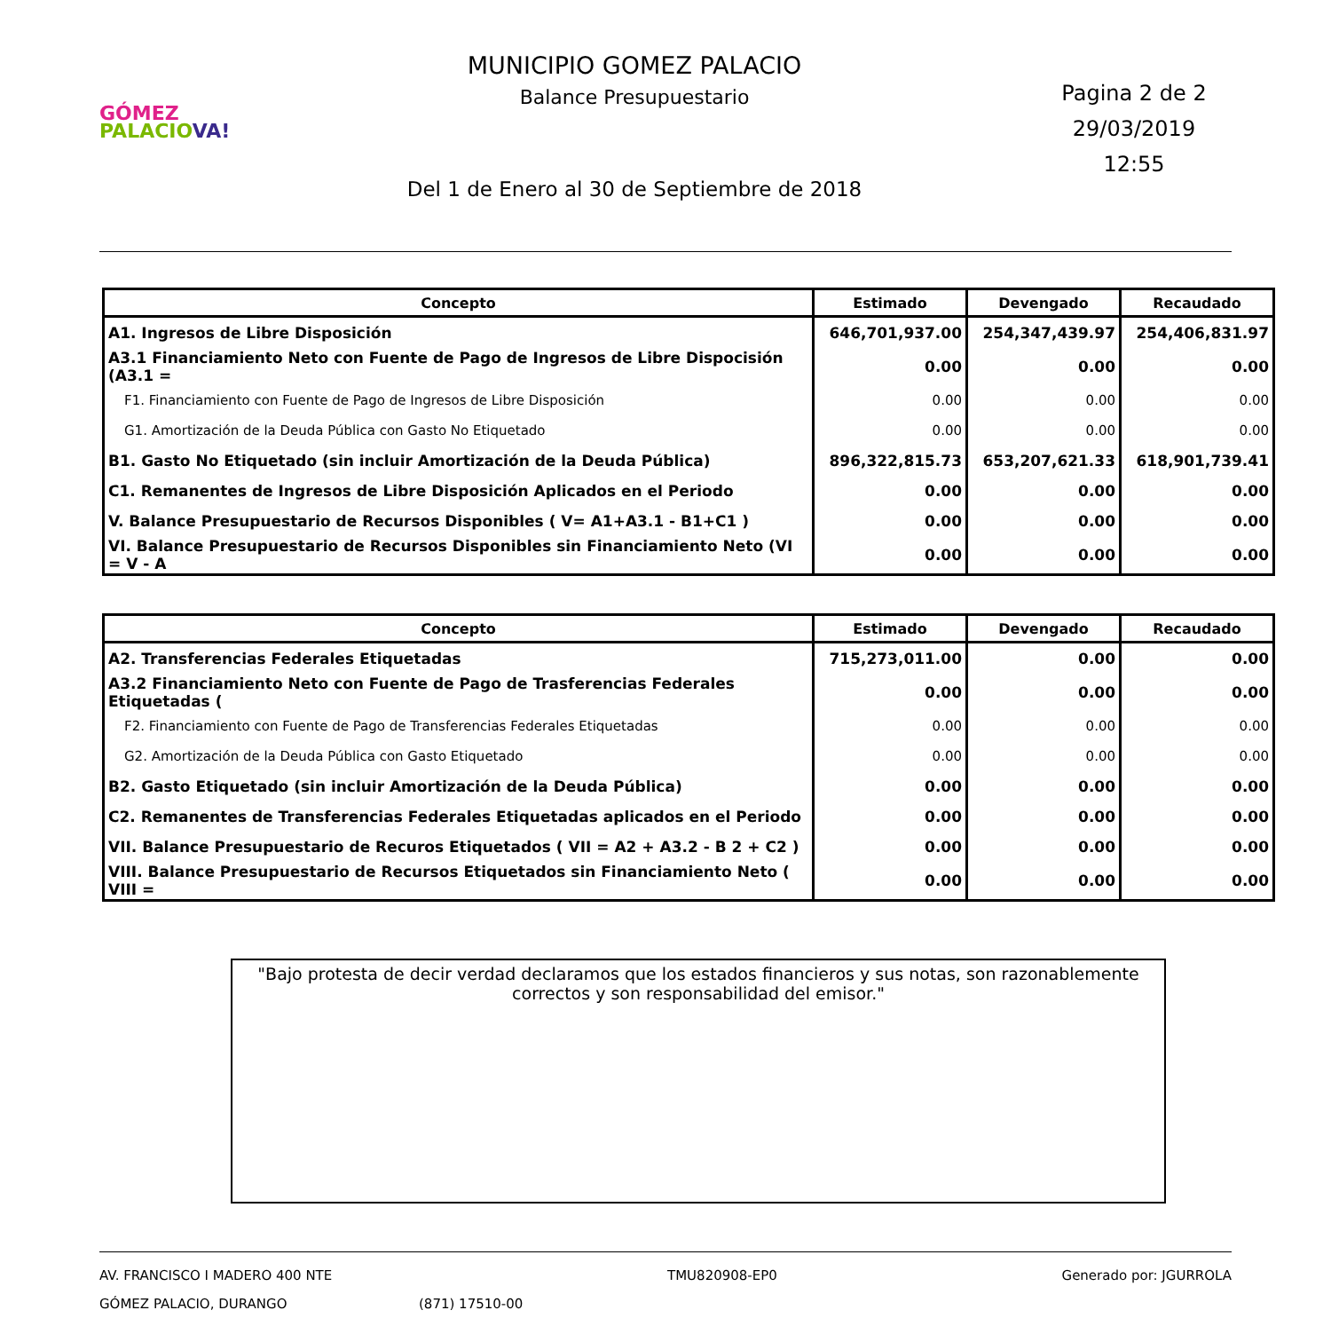GÓMEZ
PALACIO VA!
MUNICIPIO GOMEZ PALACIO
Balance Presupuestario
Del 1 de Enero al 30 de Septiembre de 2018
Pagina 2 de 2
29/03/2019
12:55
| Concepto | Estimado | Devengado | Recaudado |
| --- | --- | --- | --- |
| A1. Ingresos de Libre Disposición | 646,701,937.00 | 254,347,439.97 | 254,406,831.97 |
| A3.1 Financiamiento Neto con Fuente de Pago de Ingresos de Libre Dispocisión (A3.1 = | 0.00 | 0.00 | 0.00 |
| F1. Financiamiento con Fuente de Pago de Ingresos de Libre Disposición | 0.00 | 0.00 | 0.00 |
| G1. Amortización de la Deuda Pública con Gasto No Etiquetado | 0.00 | 0.00 | 0.00 |
| B1. Gasto No Etiquetado (sin incluir Amortización de la Deuda Pública) | 896,322,815.73 | 653,207,621.33 | 618,901,739.41 |
| C1. Remanentes de Ingresos de Libre Disposición Aplicados en el Periodo | 0.00 | 0.00 | 0.00 |
| V. Balance Presupuestario de Recursos Disponibles ( V= A1+A3.1 - B1+C1 ) | 0.00 | 0.00 | 0.00 |
| VI. Balance Presupuestario de Recursos Disponibles sin Financiamiento Neto (VI = V - A | 0.00 | 0.00 | 0.00 |
| Concepto | Estimado | Devengado | Recaudado |
| --- | --- | --- | --- |
| A2. Transferencias Federales Etiquetadas | 715,273,011.00 | 0.00 | 0.00 |
| A3.2 Financiamiento Neto con Fuente de Pago de Trasferencias Federales Etiquetadas ( | 0.00 | 0.00 | 0.00 |
| F2. Financiamiento con Fuente de Pago de Transferencias Federales Etiquetadas | 0.00 | 0.00 | 0.00 |
| G2. Amortización de la Deuda Pública con Gasto Etiquetado | 0.00 | 0.00 | 0.00 |
| B2. Gasto Etiquetado (sin incluir Amortización de la Deuda Pública) | 0.00 | 0.00 | 0.00 |
| C2. Remanentes de Transferencias Federales Etiquetadas aplicados en el Periodo | 0.00 | 0.00 | 0.00 |
| VII. Balance Presupuestario de Recuros Etiquetados ( VII = A2 + A3.2 - B 2 + C2 ) | 0.00 | 0.00 | 0.00 |
| VIII. Balance Presupuestario de Recursos Etiquetados sin Financiamiento Neto ( VIII = | 0.00 | 0.00 | 0.00 |
"Bajo protesta de decir verdad declaramos que los estados financieros y sus notas, son razonablemente correctos y son responsabilidad del emisor."
AV. FRANCISCO I MADERO 400 NTE
GÓMEZ PALACIO, DURANGO
(871) 17510-00 TMU820908-EP0 Generado por: JGURROLA